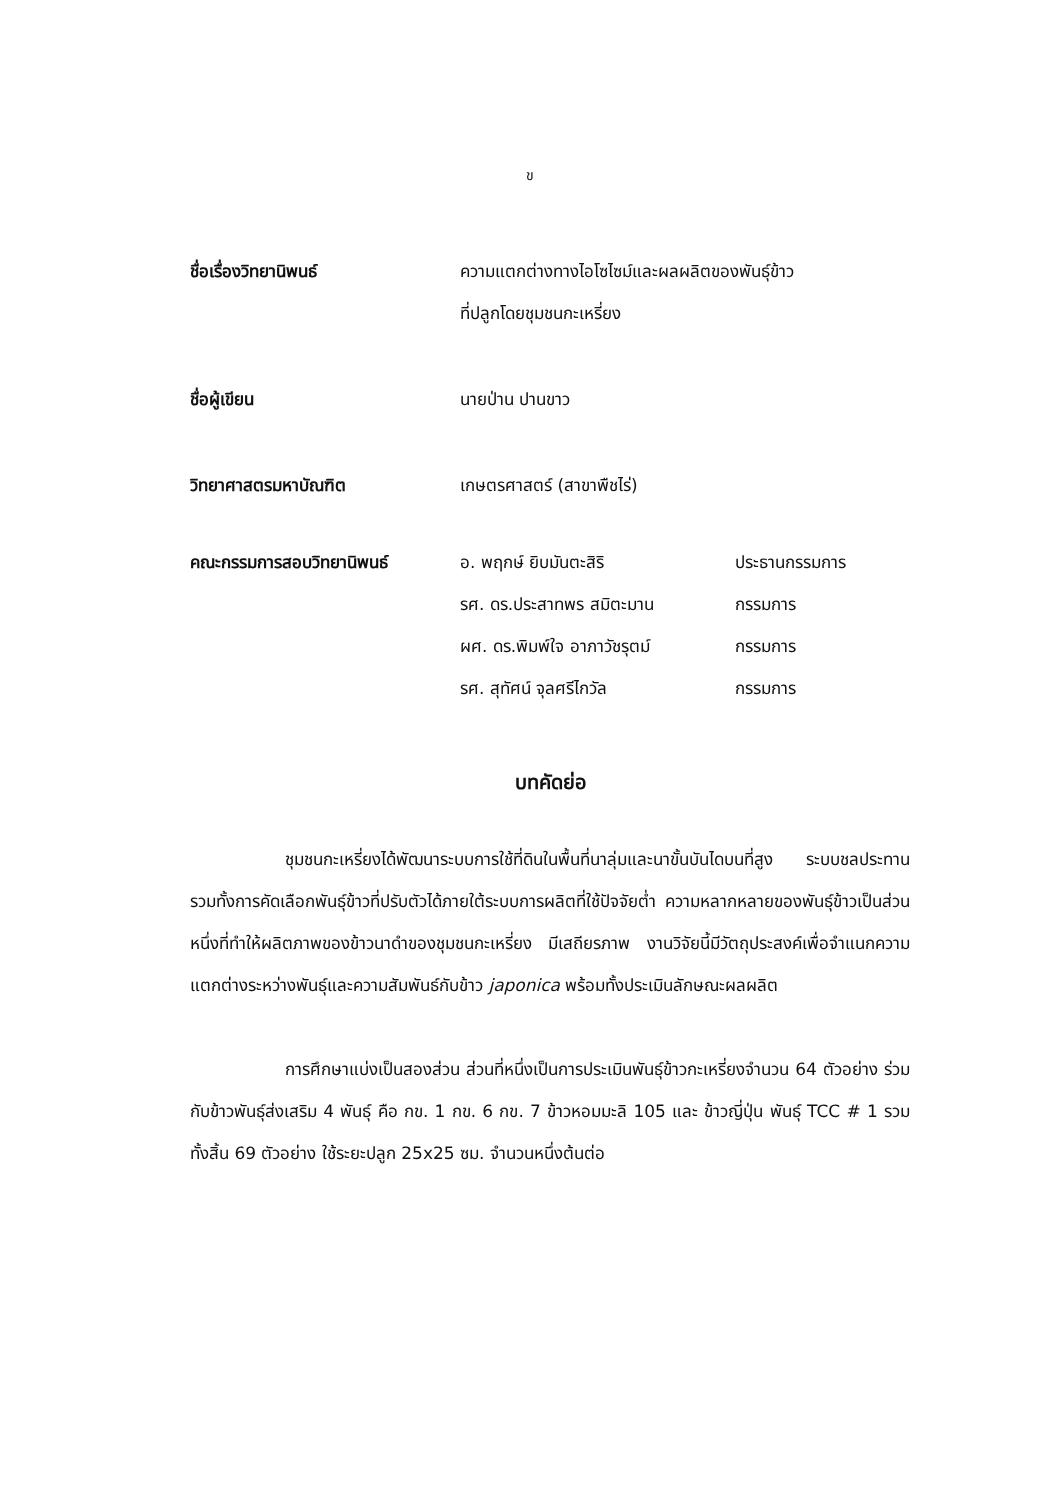ข
ชื่อเรื่องวิทยานิพนธ์ ความแตกต่างทางไอโซไซม์และผลผลิตของพันธุ์ข้าว
ที่ปลูกโดยชุมชนกะเหรี่ยง
ชื่อผู้เขียน นายป่าน ปานขาว
วิทยาศาสตรมหาบัณฑิต เกษตรศาสตร์ (สาขาพืชไร่)
| คณะกรรมการสอบวิทยานิพนธ์ | อ. พฤกษ์ ยิบมันตะสิริ | ประธานกรรมการ |
| | รศ. ดร.ประสาทพร สมิตะมาน | กรรมการ |
| | ผศ. ดร.พิมพ์ใจ อาภาวัชรุตม์ | กรรมการ |
| | รศ. สุทัศน์ จุลศรีไกวัล | กรรมการ |
บทคัดย่อ
ชุมชนกะเหรี่ยงได้พัฒนาระบบการใช้ที่ดินในพื้นที่นาลุ่มและนาขั้นบันไดบนที่สูง ระบบชลประทาน รวมทั้งการคัดเลือกพันธุ์ข้าวที่ปรับตัวได้ภายใต้ระบบการผลิตที่ใช้ปัจจัยต่ำ ความหลากหลายของพันธุ์ข้าวเป็นส่วนหนึ่งที่ทำให้ผลิตภาพของข้าวนาดำของชุมชนกะเหรี่ยง มีเสถียรภาพ งานวิจัยนี้มีวัตถุประสงค์เพื่อจำแนกความแตกต่างระหว่างพันธุ์และความสัมพันธ์กับข้าว japonica พร้อมทั้งประเมินลักษณะผลผลิต
การศึกษาแบ่งเป็นสองส่วน ส่วนที่หนึ่งเป็นการประเมินพันธุ์ข้าวกะเหรี่ยงจำนวน 64 ตัวอย่าง ร่วมกับข้าวพันธุ์ส่งเสริม 4 พันธุ์ คือ กข. 1 กข. 6 กข. 7 ข้าวหอมมะลิ 105 และ ข้าวญี่ปุ่น พันธุ์ TCC # 1 รวมทั้งสิ้น 69 ตัวอย่าง ใช้ระยะปลูก 25x25 ซม. จำนวนหนึ่งต้นต่อ